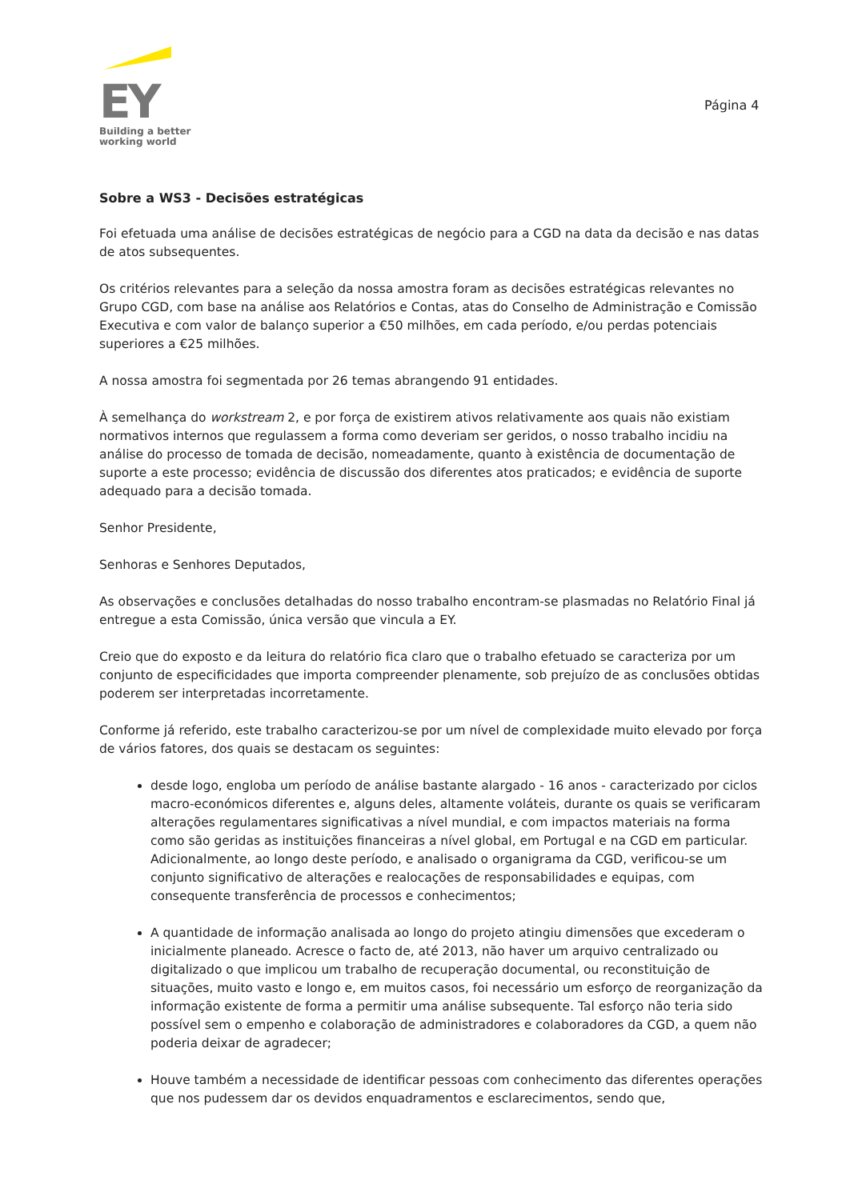EY
Building a better
working world
Página 4
Sobre a WS3 - Decisões estratégicas
Foi efetuada uma análise de decisões estratégicas de negócio para a CGD na data da decisão e nas datas de atos subsequentes.
Os critérios relevantes para a seleção da nossa amostra foram as decisões estratégicas relevantes no Grupo CGD, com base na análise aos Relatórios e Contas, atas do Conselho de Administração e Comissão Executiva e com valor de balanço superior a €50 milhões, em cada período, e/ou perdas potenciais superiores a €25 milhões.
A nossa amostra foi segmentada por 26 temas abrangendo 91 entidades.
À semelhança do workstream 2, e por força de existirem ativos relativamente aos quais não existiam normativos internos que regulassem a forma como deveriam ser geridos, o nosso trabalho incidiu na análise do processo de tomada de decisão, nomeadamente, quanto à existência de documentação de suporte a este processo; evidência de discussão dos diferentes atos praticados; e evidência de suporte adequado para a decisão tomada.
Senhor Presidente,
Senhoras e Senhores Deputados,
As observações e conclusões detalhadas do nosso trabalho encontram-se plasmadas no Relatório Final já entregue a esta Comissão, única versão que vincula a EY.
Creio que do exposto e da leitura do relatório fica claro que o trabalho efetuado se caracteriza por um conjunto de especificidades que importa compreender plenamente, sob prejuízo de as conclusões obtidas poderem ser interpretadas incorretamente.
Conforme já referido, este trabalho caracterizou-se por um nível de complexidade muito elevado por força de vários fatores, dos quais se destacam os seguintes:
desde logo, engloba um período de análise bastante alargado - 16 anos - caracterizado por ciclos macro-económicos diferentes e, alguns deles, altamente voláteis, durante os quais se verificaram alterações regulamentares significativas a nível mundial, e com impactos materiais na forma como são geridas as instituições financeiras a nível global, em Portugal e na CGD em particular. Adicionalmente, ao longo deste período, e analisado o organigrama da CGD, verificou-se um conjunto significativo de alterações e realocações de responsabilidades e equipas, com consequente transferência de processos e conhecimentos;
A quantidade de informação analisada ao longo do projeto atingiu dimensões que excederam o inicialmente planeado. Acresce o facto de, até 2013, não haver um arquivo centralizado ou digitalizado o que implicou um trabalho de recuperação documental, ou reconstituição de situações, muito vasto e longo e, em muitos casos, foi necessário um esforço de reorganização da informação existente de forma a permitir uma análise subsequente. Tal esforço não teria sido possível sem o empenho e colaboração de administradores e colaboradores da CGD, a quem não poderia deixar de agradecer;
Houve também a necessidade de identificar pessoas com conhecimento das diferentes operações que nos pudessem dar os devidos enquadramentos e esclarecimentos, sendo que,